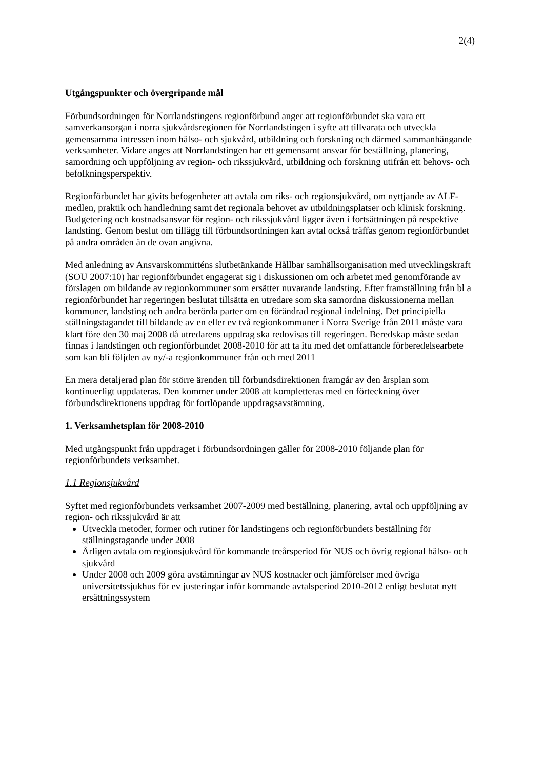2(4)
Utgångspunkter och övergripande mål
Förbundsordningen för Norrlandstingens regionförbund anger att regionförbundet ska vara ett samverkansorgan i norra sjukvårdsregionen för Norrlandstingen i syfte att tillvarata och utveckla gemensamma intressen inom hälso- och sjukvård, utbildning och forskning och därmed sammanhängande verksamheter. Vidare anges att Norrlandstingen har ett gemensamt ansvar för beställning, planering, samordning och uppföljning av region- och rikssjukvård, utbildning och forskning utifrån ett behovs- och befolkningsperspektiv.
Regionförbundet har givits befogenheter att avtala om riks- och regionsjukvård, om nyttjande av ALF-medlen, praktik och handledning samt det regionala behovet av utbildningsplatser och klinisk forskning. Budgetering och kostnadsansvar för region- och rikssjukvård ligger även i fortsättningen på respektive landsting. Genom beslut om tillägg till förbundsordningen kan avtal också träffas genom regionförbundet på andra områden än de ovan angivna.
Med anledning av Ansvarskommitténs slutbetänkande Hållbar samhällsorganisation med utvecklingskraft (SOU 2007:10) har regionförbundet engagerat sig i diskussionen om och arbetet med genomförande av förslagen om bildande av regionkommuner som ersätter nuvarande landsting. Efter framställning från bl a regionförbundet har regeringen beslutat tillsätta en utredare som ska samordna diskussionerna mellan kommuner, landsting och andra berörda parter om en förändrad regional indelning. Det principiella ställningstagandet till bildande av en eller ev två regionkommuner i Norra Sverige från 2011 måste vara klart före den 30 maj 2008 då utredarens uppdrag ska redovisas till regeringen. Beredskap måste sedan finnas i landstingen och regionförbundet 2008-2010 för att ta itu med det omfattande förberedelsearbete som kan bli följden av ny/-a regionkommuner från och med 2011
En mera detaljerad plan för större ärenden till förbundsdirektionen framgår av den årsplan som kontinuerligt uppdateras. Den kommer under 2008 att kompletteras med en förteckning över förbundsdirektionens uppdrag för fortlöpande uppdragsavstämning.
1. Verksamhetsplan för 2008-2010
Med utgångspunkt från uppdraget i förbundsordningen gäller för 2008-2010 följande plan för regionförbundets verksamhet.
1.1 Regionsjukvård
Syftet med regionförbundets verksamhet 2007-2009 med beställning, planering, avtal och uppföljning av region- och rikssjukvård är att
Utveckla metoder, former och rutiner för landstingens och regionförbundets beställning för ställningstagande under 2008
Årligen avtala om regionsjukvård för kommande treårsperiod för NUS och övrig regional hälso- och sjukvård
Under 2008 och 2009 göra avstämningar av NUS kostnader och jämförelser med övriga universitetssjukhus för ev justeringar inför kommande avtalsperiod 2010-2012 enligt beslutat nytt ersättningssystem